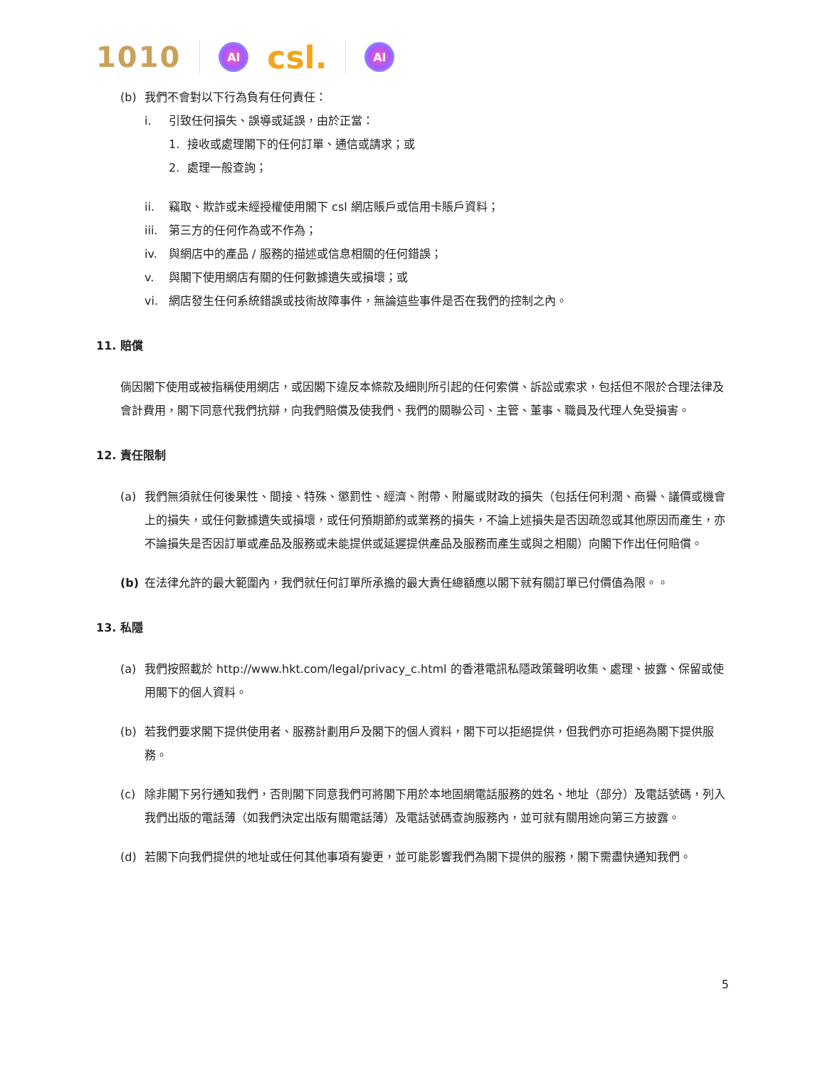1010 AI csl. AI
(b) 我們不會對以下行為負有任何責任：
i. 引致任何損失、誤導或延誤，由於正當：
1. 接收或處理閣下的任何訂單、通信或請求；或
2. 處理一般查詢；
ii. 竊取、欺詐或未經授權使用閣下 csl 網店賬戶或信用卡賬戶資料；
iii. 第三方的任何作為或不作為；
iv. 與網店中的產品 / 服務的描述或信息相關的任何錯誤；
v. 與閣下使用網店有關的任何數據遺失或損壞；或
vi. 網店發生任何系統錯誤或技術故障事件，無論這些事件是否在我們的控制之內。
11. 賠償
倘因閣下使用或被指稱使用網店，或因閣下違反本條款及細則所引起的任何索償、訴訟或索求，包括但不限於合理法律及會計費用，閣下同意代我們抗辯，向我們賠償及使我們、我們的關聯公司、主管、董事、職員及代理人免受損害。
12. 責任限制
(a) 我們無須就任何後果性、間接、特殊、懲罰性、經濟、附帶、附屬或財政的損失（包括任何利潤、商譽、議價或機會上的損失，或任何數據遺失或損壞，或任何預期節約或業務的損失，不論上述損失是否因疏忽或其他原因而產生，亦不論損失是否因訂單或產品及服務或未能提供或延遲提供產品及服務而產生或與之相關）向閣下作出任何賠償。
(b) 在法律允許的最大範圍內，我們就任何訂單所承擔的最大責任總額應以閣下就有關訂單已付價值為限。。
13. 私隱
(a) 我們按照載於 http://www.hkt.com/legal/privacy_c.html 的香港電訊私隱政策聲明收集、處理、披露、保留或使用閣下的個人資料。
(b) 若我們要求閣下提供使用者、服務計劃用戶及閣下的個人資料，閣下可以拒絕提供，但我們亦可拒絕為閣下提供服務。
(c) 除非閣下另行通知我們，否則閣下同意我們可將閣下用於本地固網電話服務的姓名、地址（部分）及電話號碼，列入我們出版的電話薄（如我們決定出版有關電話薄）及電話號碼查詢服務內，並可就有關用途向第三方披露。
(d) 若閣下向我們提供的地址或任何其他事項有變更，並可能影響我們為閣下提供的服務，閣下需盡快通知我們。
5